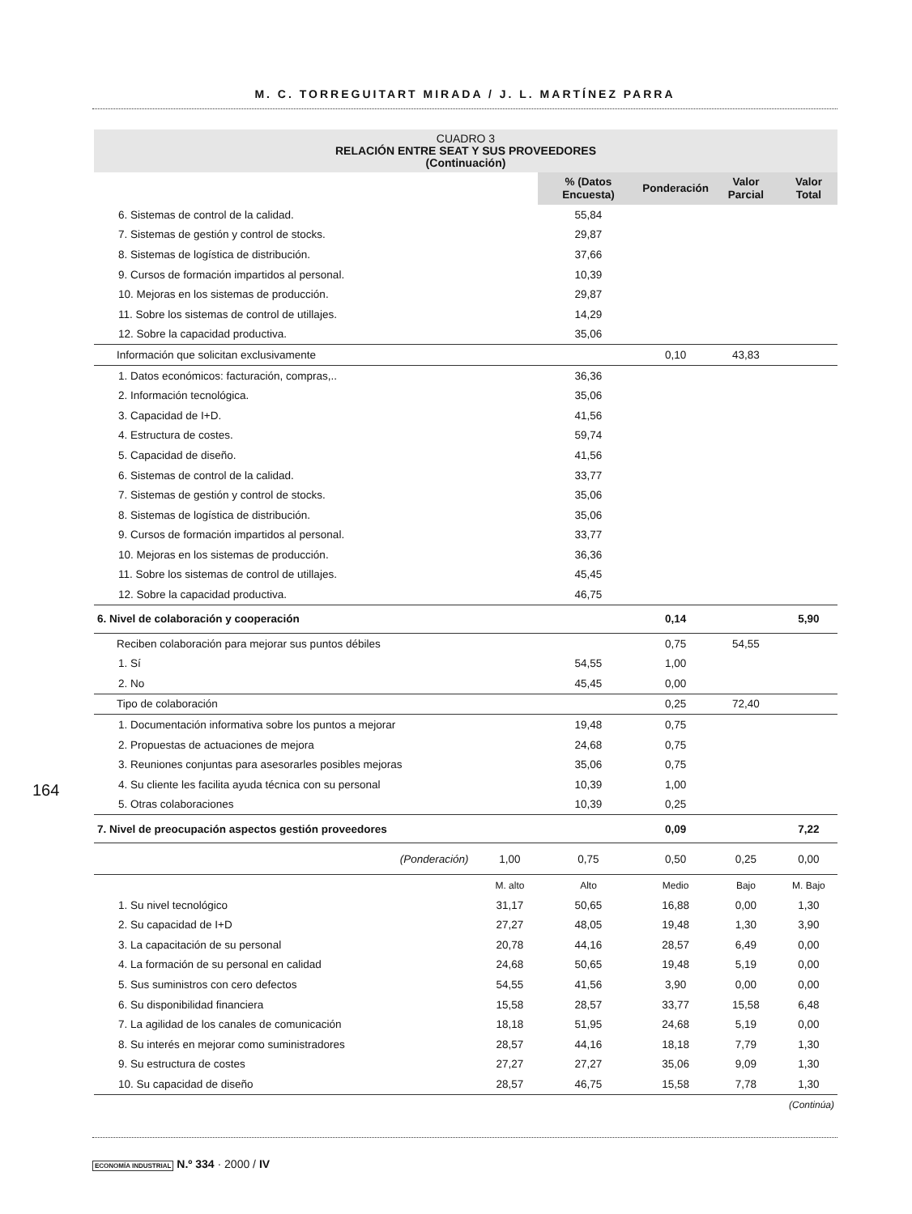M. C. TORREGUITART MIRADA / J. L. MARTÍNEZ PARRA
CUADRO 3
RELACIÓN ENTRE SEAT Y SUS PROVEEDORES
(Continuación)
| | | | % (Datos Encuesta) | Ponderación | Valor Parcial | Valor Total |
| 6. Sistemas de control de la calidad. | | | 55,84 | | | |
| 7. Sistemas de gestión y control de stocks. | | | 29,87 | | | |
| 8. Sistemas de logística de distribución. | | | 37,66 | | | |
| 9. Cursos de formación impartidos al personal. | | | 10,39 | | | |
| 10. Mejoras en los sistemas de producción. | | | 29,87 | | | |
| 11. Sobre los sistemas de control de utillajes. | | | 14,29 | | | |
| 12. Sobre la capacidad productiva. | | | 35,06 | | | |
| Información que solicitan exclusivamente | | | | 0,10 | 43,83 | |
| 1. Datos económicos: facturación, compras,.. | | | 36,36 | | | |
| 2. Información tecnológica. | | | 35,06 | | | |
| 3. Capacidad de I+D. | | | 41,56 | | | |
| 4. Estructura de costes. | | | 59,74 | | | |
| 5. Capacidad de diseño. | | | 41,56 | | | |
| 6. Sistemas de control de la calidad. | | | 33,77 | | | |
| 7. Sistemas de gestión y control de stocks. | | | 35,06 | | | |
| 8. Sistemas de logística de distribución. | | | 35,06 | | | |
| 9. Cursos de formación impartidos al personal. | | | 33,77 | | | |
| 10. Mejoras en los sistemas de producción. | | | 36,36 | | | |
| 11. Sobre los sistemas de control de utillajes. | | | 45,45 | | | |
| 12. Sobre la capacidad productiva. | | | 46,75 | | | |
| 6. Nivel de colaboración y cooperación | | | | 0,14 | | 5,90 |
| Reciben colaboración para mejorar sus puntos débiles | | | | 0,75 | 54,55 | |
| 1. Sí | | | 54,55 | 1,00 | | |
| 2. No | | | 45,45 | 0,00 | | |
| Tipo de colaboración | | | | 0,25 | 72,40 | |
| 1. Documentación informativa sobre los puntos a mejorar | | | 19,48 | 0,75 | | |
| 2. Propuestas de actuaciones de mejora | | | 24,68 | 0,75 | | |
| 3. Reuniones conjuntas para asesorarles posibles mejoras | | | 35,06 | 0,75 | | |
| 4. Su cliente les facilita ayuda técnica con su personal | | | 10,39 | 1,00 | | |
| 5. Otras colaboraciones | | | 10,39 | 0,25 | | |
| 7. Nivel de preocupación aspectos gestión proveedores | | | | 0,09 | | 7,22 |
| (Ponderación) | | 1,00 | 0,75 | 0,50 | 0,25 | 0,00 |
| | | M. alto | Alto | Medio | Bajo | M. Bajo |
| 1. Su nivel tecnológico | | 31,17 | 50,65 | 16,88 | 0,00 | 1,30 |
| 2. Su capacidad de I+D | | 27,27 | 48,05 | 19,48 | 1,30 | 3,90 |
| 3. La capacitación de su personal | | 20,78 | 44,16 | 28,57 | 6,49 | 0,00 |
| 4. La formación de su personal en calidad | | 24,68 | 50,65 | 19,48 | 5,19 | 0,00 |
| 5. Sus suministros con cero defectos | | 54,55 | 41,56 | 3,90 | 0,00 | 0,00 |
| 6. Su disponibilidad financiera | | 15,58 | 28,57 | 33,77 | 15,58 | 6,48 |
| 7. La agilidad de los canales de comunicación | | 18,18 | 51,95 | 24,68 | 5,19 | 0,00 |
| 8. Su interés en mejorar como suministradores | | 28,57 | 44,16 | 18,18 | 7,79 | 1,30 |
| 9. Su estructura de costes | | 27,27 | 27,27 | 35,06 | 9,09 | 1,30 |
| 10. Su capacidad de diseño | | 28,57 | 46,75 | 15,58 | 7,78 | 1,30 |
| (Continúa) | | | | | | |
164
ECONOMÍA INDUSTRIAL N.º 334 · 2000 / IV